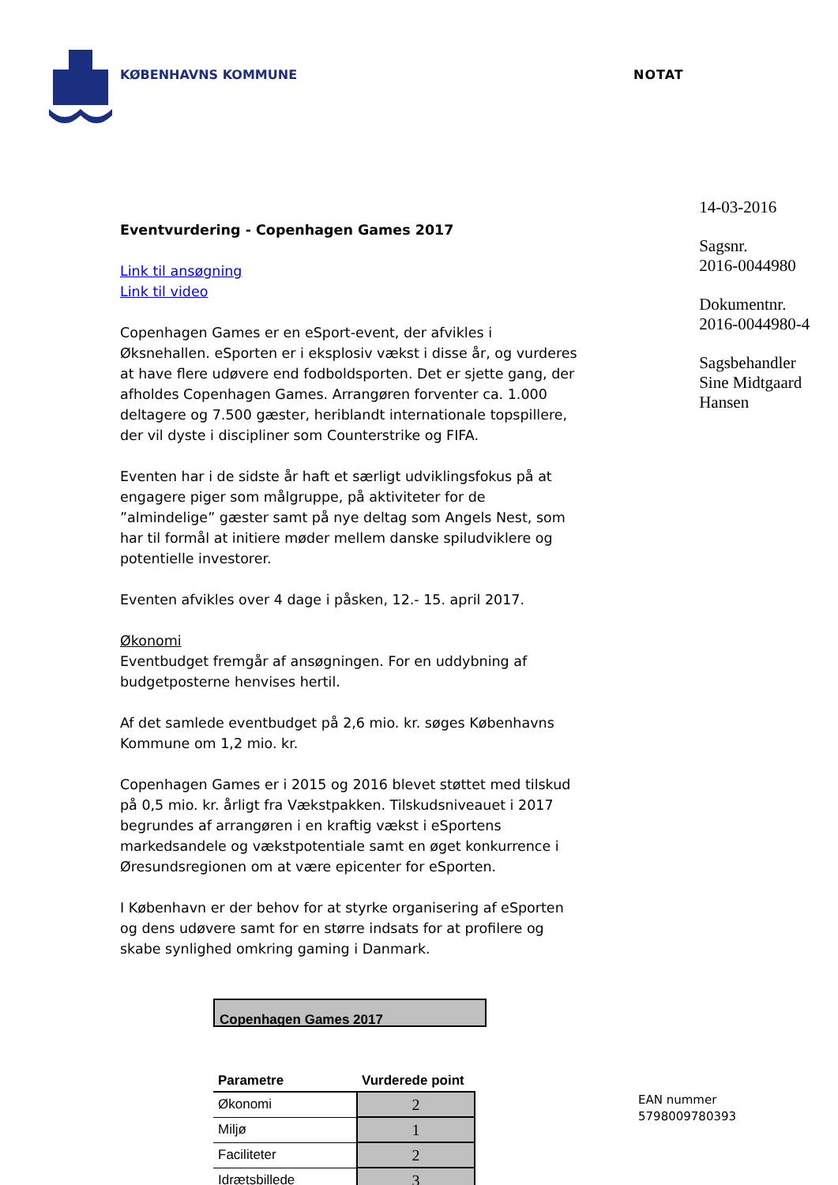KØBENHAVNS KOMMUNE NOTAT
Eventvurdering - Copenhagen Games 2017
Link til ansøgning
Link til video
Copenhagen Games er en eSport-event, der afvikles i Øksnehallen. eSporten er i eksplosiv vækst i disse år, og vurderes at have flere udøvere end fodboldsporten. Det er sjette gang, der afholdes Copenhagen Games. Arrangøren forventer ca. 1.000 deltagere og 7.500 gæster, heriblandt internationale topspillere, der vil dyste i discipliner som Counterstrike og FIFA.
Eventen har i de sidste år haft et særligt udviklingsfokus på at engagere piger som målgruppe, på aktiviteter for de ”almindelige” gæster samt på nye deltag som Angels Nest, som har til formål at initiere møder mellem danske spiludviklere og potentielle investorer.
Eventen afvikles over 4 dage i påsken, 12.- 15. april 2017.
Økonomi
Eventbudget fremgår af ansøgningen. For en uddybning af budgetposterne henvises hertil.
Af det samlede eventbudget på 2,6 mio. kr. søges Københavns Kommune om 1,2 mio. kr.
Copenhagen Games er i 2015 og 2016 blevet støttet med tilskud på 0,5 mio. kr. årligt fra Vækstpakken. Tilskudsniveauet i 2017 begrundes af arrangøren i en kraftig vækst i eSportens markedsandele og vækstpotentiale samt en øget konkurrence i Øresundsregionen om at være epicenter for eSporten.
I København er der behov for at styrke organisering af eSporten og dens udøvere samt for en større indsats for at profilere og skabe synlighed omkring gaming i Danmark.
Copenhagen Games 2017
| Parametre | Vurderede point |
| --- | --- |
| Økonomi | 2 |
| Miljø | 1 |
| Faciliteter | 2 |
| Idrætsbillede | 3 |
14-03-2016
Sagsnr.
2016-0044980
Dokumentnr.
2016-0044980-4
Sagsbehandler
Sine Midtgaard Hansen
EAN nummer
5798009780393